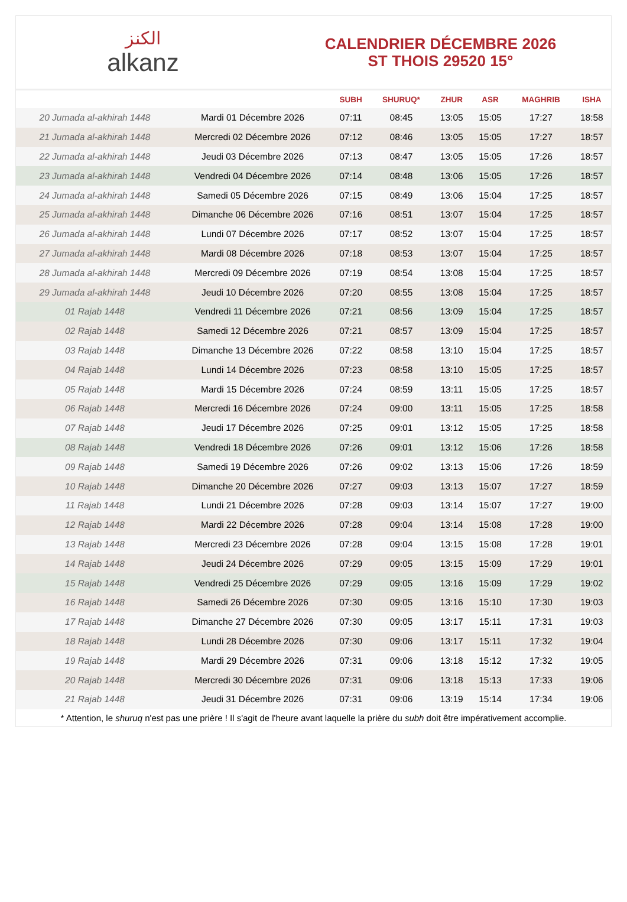الكنز
alkanz
CALENDRIER DÉCEMBRE 2026
ST THOIS 29520 15°
| | | SUBH | SHURUQ* | ZHUR | ASR | MAGHRIB | ISHA |
| --- | --- | --- | --- | --- | --- | --- | --- |
| 20 Jumada al-akhirah 1448 | Mardi 01 Décembre 2026 | 07:11 | 08:45 | 13:05 | 15:05 | 17:27 | 18:58 |
| 21 Jumada al-akhirah 1448 | Mercredi 02 Décembre 2026 | 07:12 | 08:46 | 13:05 | 15:05 | 17:27 | 18:57 |
| 22 Jumada al-akhirah 1448 | Jeudi 03 Décembre 2026 | 07:13 | 08:47 | 13:05 | 15:05 | 17:26 | 18:57 |
| 23 Jumada al-akhirah 1448 | Vendredi 04 Décembre 2026 | 07:14 | 08:48 | 13:06 | 15:05 | 17:26 | 18:57 |
| 24 Jumada al-akhirah 1448 | Samedi 05 Décembre 2026 | 07:15 | 08:49 | 13:06 | 15:04 | 17:25 | 18:57 |
| 25 Jumada al-akhirah 1448 | Dimanche 06 Décembre 2026 | 07:16 | 08:51 | 13:07 | 15:04 | 17:25 | 18:57 |
| 26 Jumada al-akhirah 1448 | Lundi 07 Décembre 2026 | 07:17 | 08:52 | 13:07 | 15:04 | 17:25 | 18:57 |
| 27 Jumada al-akhirah 1448 | Mardi 08 Décembre 2026 | 07:18 | 08:53 | 13:07 | 15:04 | 17:25 | 18:57 |
| 28 Jumada al-akhirah 1448 | Mercredi 09 Décembre 2026 | 07:19 | 08:54 | 13:08 | 15:04 | 17:25 | 18:57 |
| 29 Jumada al-akhirah 1448 | Jeudi 10 Décembre 2026 | 07:20 | 08:55 | 13:08 | 15:04 | 17:25 | 18:57 |
| 01 Rajab 1448 | Vendredi 11 Décembre 2026 | 07:21 | 08:56 | 13:09 | 15:04 | 17:25 | 18:57 |
| 02 Rajab 1448 | Samedi 12 Décembre 2026 | 07:21 | 08:57 | 13:09 | 15:04 | 17:25 | 18:57 |
| 03 Rajab 1448 | Dimanche 13 Décembre 2026 | 07:22 | 08:58 | 13:10 | 15:04 | 17:25 | 18:57 |
| 04 Rajab 1448 | Lundi 14 Décembre 2026 | 07:23 | 08:58 | 13:10 | 15:05 | 17:25 | 18:57 |
| 05 Rajab 1448 | Mardi 15 Décembre 2026 | 07:24 | 08:59 | 13:11 | 15:05 | 17:25 | 18:57 |
| 06 Rajab 1448 | Mercredi 16 Décembre 2026 | 07:24 | 09:00 | 13:11 | 15:05 | 17:25 | 18:58 |
| 07 Rajab 1448 | Jeudi 17 Décembre 2026 | 07:25 | 09:01 | 13:12 | 15:05 | 17:25 | 18:58 |
| 08 Rajab 1448 | Vendredi 18 Décembre 2026 | 07:26 | 09:01 | 13:12 | 15:06 | 17:26 | 18:58 |
| 09 Rajab 1448 | Samedi 19 Décembre 2026 | 07:26 | 09:02 | 13:13 | 15:06 | 17:26 | 18:59 |
| 10 Rajab 1448 | Dimanche 20 Décembre 2026 | 07:27 | 09:03 | 13:13 | 15:07 | 17:27 | 18:59 |
| 11 Rajab 1448 | Lundi 21 Décembre 2026 | 07:28 | 09:03 | 13:14 | 15:07 | 17:27 | 19:00 |
| 12 Rajab 1448 | Mardi 22 Décembre 2026 | 07:28 | 09:04 | 13:14 | 15:08 | 17:28 | 19:00 |
| 13 Rajab 1448 | Mercredi 23 Décembre 2026 | 07:28 | 09:04 | 13:15 | 15:08 | 17:28 | 19:01 |
| 14 Rajab 1448 | Jeudi 24 Décembre 2026 | 07:29 | 09:05 | 13:15 | 15:09 | 17:29 | 19:01 |
| 15 Rajab 1448 | Vendredi 25 Décembre 2026 | 07:29 | 09:05 | 13:16 | 15:09 | 17:29 | 19:02 |
| 16 Rajab 1448 | Samedi 26 Décembre 2026 | 07:30 | 09:05 | 13:16 | 15:10 | 17:30 | 19:03 |
| 17 Rajab 1448 | Dimanche 27 Décembre 2026 | 07:30 | 09:05 | 13:17 | 15:11 | 17:31 | 19:03 |
| 18 Rajab 1448 | Lundi 28 Décembre 2026 | 07:30 | 09:06 | 13:17 | 15:11 | 17:32 | 19:04 |
| 19 Rajab 1448 | Mardi 29 Décembre 2026 | 07:31 | 09:06 | 13:18 | 15:12 | 17:32 | 19:05 |
| 20 Rajab 1448 | Mercredi 30 Décembre 2026 | 07:31 | 09:06 | 13:18 | 15:13 | 17:33 | 19:06 |
| 21 Rajab 1448 | Jeudi 31 Décembre 2026 | 07:31 | 09:06 | 13:19 | 15:14 | 17:34 | 19:06 |
* Attention, le shuruq n'est pas une prière ! Il s'agit de l'heure avant laquelle la prière du subh doit être impérativement accomplie.